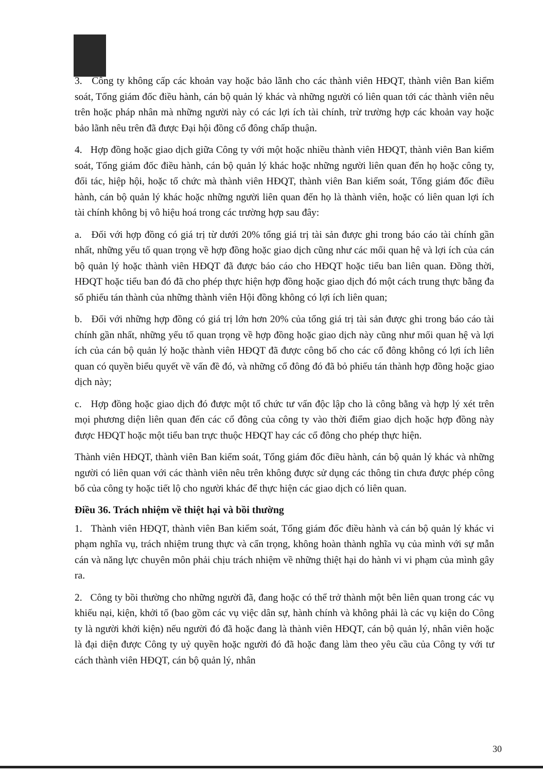3. Công ty không cấp các khoản vay hoặc bảo lãnh cho các thành viên HĐQT, thành viên Ban kiểm soát, Tổng giám đốc điều hành, cán bộ quản lý khác và những người có liên quan tới các thành viên nêu trên hoặc pháp nhân mà những người này có các lợi ích tài chính, trừ trường hợp các khoản vay hoặc bảo lãnh nêu trên đã được Đại hội đồng cổ đông chấp thuận.
4. Hợp đồng hoặc giao dịch giữa Công ty với một hoặc nhiều thành viên HĐQT, thành viên Ban kiểm soát, Tổng giám đốc điều hành, cán bộ quản lý khác hoặc những người liên quan đến họ hoặc công ty, đối tác, hiệp hội, hoặc tổ chức mà thành viên HĐQT, thành viên Ban kiểm soát, Tổng giám đốc điều hành, cán bộ quản lý khác hoặc những người liên quan đến họ là thành viên, hoặc có liên quan lợi ích tài chính không bị vô hiệu hoá trong các trường hợp sau đây:
a. Đối với hợp đồng có giá trị từ dưới 20% tổng giá trị tài sản được ghi trong báo cáo tài chính gần nhất, những yếu tố quan trọng về hợp đồng hoặc giao dịch cũng như các mối quan hệ và lợi ích của cán bộ quản lý hoặc thành viên HĐQT đã được báo cáo cho HĐQT hoặc tiểu ban liên quan. Đồng thời, HĐQT hoặc tiểu ban đó đã cho phép thực hiện hợp đồng hoặc giao dịch đó một cách trung thực bằng đa số phiếu tán thành của những thành viên Hội đồng không có lợi ích liên quan;
b. Đối với những hợp đồng có giá trị lớn hơn 20% của tổng giá trị tài sản được ghi trong báo cáo tài chính gần nhất, những yếu tố quan trọng về hợp đồng hoặc giao dịch này cũng như mối quan hệ và lợi ích của cán bộ quản lý hoặc thành viên HĐQT đã được công bố cho các cổ đông không có lợi ích liên quan có quyền biểu quyết về vấn đề đó, và những cổ đông đó đã bỏ phiếu tán thành hợp đồng hoặc giao dịch này;
c. Hợp đồng hoặc giao dịch đó được một tổ chức tư vấn độc lập cho là công bằng và hợp lý xét trên mọi phương diện liên quan đến các cổ đông của công ty vào thời điểm giao dịch hoặc hợp đồng này được HĐQT hoặc một tiểu ban trực thuộc HĐQT hay các cổ đông cho phép thực hiện.
Thành viên HĐQT, thành viên Ban kiểm soát, Tổng giám đốc điều hành, cán bộ quản lý khác và những người có liên quan với các thành viên nêu trên không được sử dụng các thông tin chưa được phép công bố của công ty hoặc tiết lộ cho người khác để thực hiện các giao dịch có liên quan.
Điều 36. Trách nhiệm về thiệt hại và bồi thường
1. Thành viên HĐQT, thành viên Ban kiểm soát, Tổng giám đốc điều hành và cán bộ quản lý khác vi phạm nghĩa vụ, trách nhiệm trung thực và cẩn trọng, không hoàn thành nghĩa vụ của mình với sự mẫn cán và năng lực chuyên môn phải chịu trách nhiệm về những thiệt hại do hành vi vi phạm của mình gây ra.
2. Công ty bồi thường cho những người đã, đang hoặc có thể trở thành một bên liên quan trong các vụ khiếu nại, kiện, khởi tố (bao gồm các vụ việc dân sự, hành chính và không phải là các vụ kiện do Công ty là người khởi kiện) nếu người đó đã hoặc đang là thành viên HĐQT, cán bộ quản lý, nhân viên hoặc là đại diện được Công ty uỷ quyền hoặc người đó đã hoặc đang làm theo yêu cầu của Công ty với tư cách thành viên HĐQT, cán bộ quản lý, nhân
30